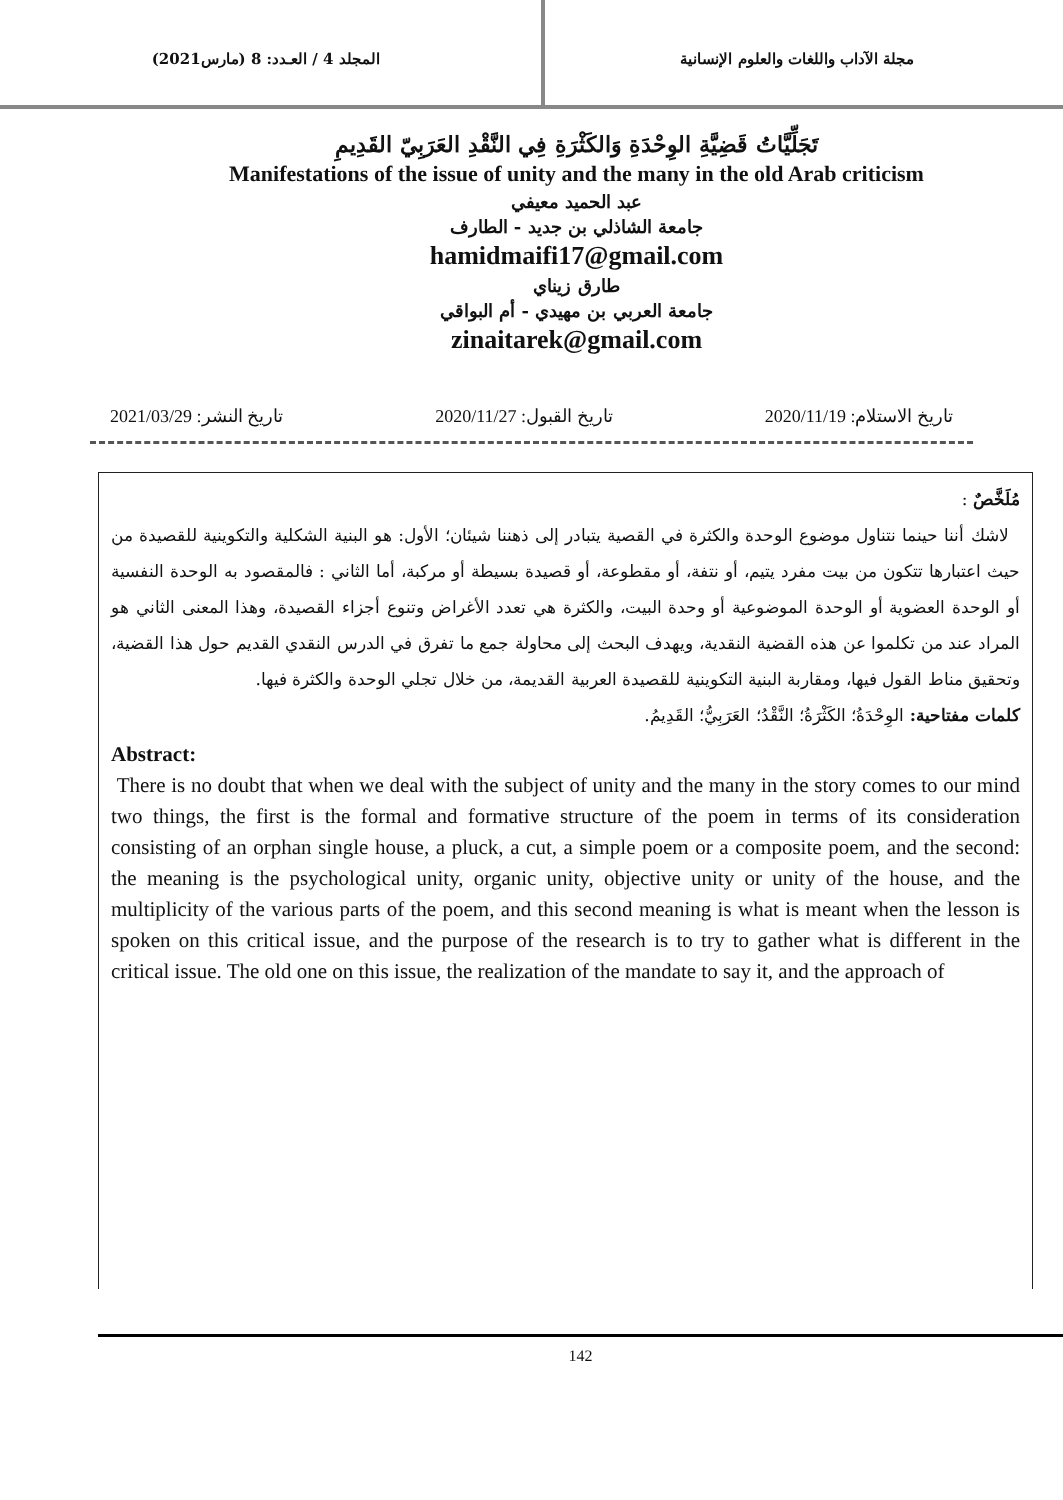مجلة الآداب واللغات والعلوم الإنسانية
المجلد 4 / العـدد: 8 (مارس2021)
تَجَلِّيَّاتُ قَضِيَّةِ الوِحْدَةِ وَالكَثْرَةِ فِي النَّقْدِ العَرَبِيّ القَدِيمِ
Manifestations of the issue of unity and the many in the old Arab criticism
عبد الحميد معيفي
جامعة الشاذلي بن جديد - الطارف
hamidmaifi17@gmail.com
طارق زيناي
جامعة العربي بن مهيدي - أم البواقي
zinaitarek@gmail.com
تاريخ الاستلام: 2020/11/19 تاريخ القبول: 2020/11/27 تاريخ النشر: 2021/03/29
مُلَخَّصٌ :
لاشك أننا حينما نتناول موضوع الوحدة والكثرة في القصية يتبادر إلى ذهننا شيئان؛ الأول: هو البنية الشكلية والتكوينية للقصيدة من حيث اعتبارها تتكون من بيت مفرد يتيم، أو نتفة، أو مقطوعة، أو قصيدة بسيطة أو مركبة، أما الثاني : فالمقصود به الوحدة النفسية أو الوحدة العضوية أو الوحدة الموضوعية أو وحدة البيت، والكثرة هي تعدد الأغراض وتنوع أجزاء القصيدة، وهذا المعنى الثاني هو المراد عند من تكلموا عن هذه القضية النقدية، ويهدف البحث إلى محاولة جمع ما تفرق في الدرس النقدي القديم حول هذا القضية، وتحقيق مناط القول فيها، ومقاربة البنية التكوينية للقصيدة العربية القديمة، من خلال تجلي الوحدة والكثرة فيها.
كلمات مفتاحية: الوِحْدَةُ؛ الكَثْرَةُ؛ النَّقْدُ؛ العَرَبِيُّ؛ القَدِيمُ.
Abstract:
There is no doubt that when we deal with the subject of unity and the many in the story comes to our mind two things, the first is the formal and formative structure of the poem in terms of its consideration consisting of an orphan single house, a pluck, a cut, a simple poem or a composite poem, and the second: the meaning is the psychological unity, organic unity, objective unity or unity of the house, and the multiplicity of the various parts of the poem, and this second meaning is what is meant when the lesson is spoken on this critical issue, and the purpose of the research is to try to gather what is different in the critical issue. The old one on this issue, the realization of the mandate to say it, and the approach of
142